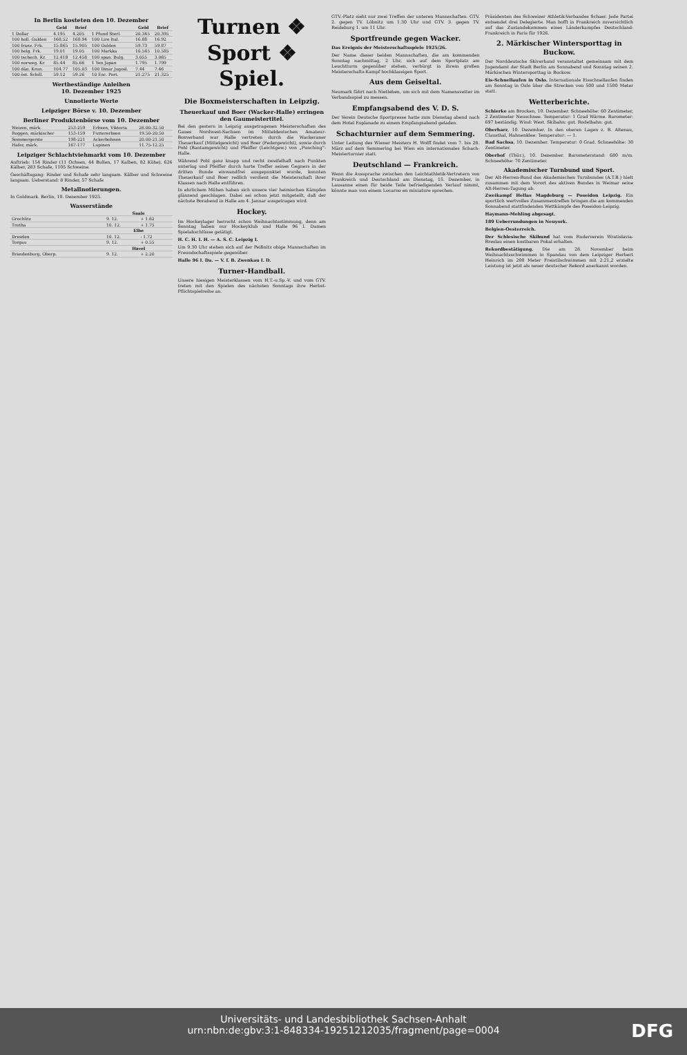In Berlin kosteten den 10. Dezember
| | Geld | Brief | | Geld | Brief |
| --- | --- | --- | --- | --- | --- |
| 1 Dollar | 4.195 | 4.205 | 1 Pfund Sterl. | 20.345 | 20.395 |
| 100 holl. Gulden | 168.52 | 168.94 | 100 Lire Ital. | 16.88 | 16.92 |
| 100 franz. Frk. | 15.865 | 15.905 | 100 Gulden | 59.73 | 59.87 |
| 100 belg. Frk. | 19.01 | 19.05 | 100 Markka | 10.545 | 10.585 |
| 100 tschech. Kr. | 12.418 | 12.458 | 100 span. Bulg. | 3.055 | 3.065 |
| 100 norweg. Kr. | 85.44 | 85.66 | 1 Yen Japan | 1.795 | 1.799 |
| 100 dän. Kron. | 104.77 | 105.03 | 100 Dinar Jugosl. | 7.44 | 7.46 |
| 100 öst. Schill. | 59.12 | 59.26 | 10 Esc. Port. | 21.275 | 21.325 |
Wertbeständige Anleihen
10. Dezember 1925
Unnotierte Werte
Leipziger Börse v. 10. Dezember
Berliner Produktenbörse vom 10. Dezember
| Weizen, märk. | 253-259 | Erbsen, Viktoria | 26.00-32.50 |
| Roggen, märkischer | 153-159 | Futtererbsen | 19.50-20.50 |
| Sommergerste | 198-221 | Ackerbohnen | 20.00-21.50 |
| Hafer, märk. | 167-177 | Lupinen | 11.75-12.25 |
Leipziger Schlachtviehmarkt vom 10. Dezember
Auftrieb: 154 Rinder (11 Ochsen, 44 Bullen, 17 Kalben, 82 Kühe), 626 Kälber, 283 Schafe, 1105 Schweine.
Geschäftsgang: Rinder und Schafe sehr langsam. Kälber und Schweine langsam. Ueberstand: 8 Rinder, 57 Schafe
Metallnotierungen.
In Goldmark. Berlin, 10. Dezember 1925.
Wasserstände
| | Saale | |
| --- | --- | --- |
| Grochlitz | 9. 12. | + 1.62 |
| Trotha | 10. 12. | + 1.75 |
| | Elbe | |
| Dresden | 10. 12. | - 1.72 |
| Torgau | 9. 12. | + 0.55 |
| | Havel | |
| Brandenburg, Oberp. | 9. 12. | + 2.20 |
Turnen ❖ Sport ❖ Spiel.
Die Boxmeisterschaften in Leipzig.
Theuerkauf und Boer (Wacker-Halle) erringen den Gaumeistertitel.
Bei den gestern in Leipzig ausgetragenen Meisterschaften des Gaues Nordwest-Sachsen im Mitteldeutschen Amateur-Boxverband war Halle vertreten durch die Wackeraner Theuerkauf (Mittelgewicht) und Boer (Federgewicht), sowie durch Pohl (Bantamgewicht) und Pfeiffer (Leichtgew.) von „Punching“-Halle.
Während Pohl ganz knapp und recht zweifelhaft nach Punkten unterlag und Pfeiffer durch harte Treffer seines Gegners in der dritten Runde einwandfrei ausgepunktet wurde, konnten Theuerkauf und Boer redlich verdient die Meisterschaft ihrer Klassen nach Halle entführen.
In ehrlichem Mühen haben sich unsere vier heimischen Kämpfen glänzend geschlagen. Dabei sei schon jetzt mitgeteilt, daß der nächste Borabend in Halle am 4. Januar ausgetragen wird.
Hockey.
Im Hockeylager herrscht schon Weihnachtsstimmung, denn am Sonntag haben nur Hockeyklub und Halle 96 I. Damen Spielabschlüsse getätigt.
H. C. H. I. H. — A. S. C. Leipzig I.
Um 9.30 Uhr stehen sich auf der Peißnitz obige Mannschaften im Freundschaftsspiele gegenüber.
Halle 96 I. Da. — V. f. B. Zwenkau I. D.
Turner-Handball.
Unsere hiesigen Meisterklassen vom H.T.-u.Sp.-V. und vom GTV. treten mit den Spielen des nächsten Sonntags ihre Herbst-Pflichtspielreihe an.
GTV.-Platz sieht nur zwei Treffen der unteren Mannschaften. GTV. 2. gegen TV. Löbnitz um 1.30 Uhr und GTV. 3. gegen TV. Reideburg 1. um 11 Uhr.
Sportfreunde gegen Wacker.
Das Ereignis der Meisterschaftsspiele 1925/26.
Der Name dieser beiden Mannschaften, die am kommenden Sonntag nachmittag, 2 Uhr, sich auf dem Sportplatz am Leuchtturm gegenüber stehen, verbürgt in ihrem großen Meisterschafts-Kampf hochklassigen Sport.
Aus dem Geiseltal.
Neumark fährt nach Nietleben, um sich mit dem Namensvetter im Verbandsspiel zu messen.
Empfangsabend des V. D. S.
Der Verein Deutsche Sportpresse hatte zum Dienstag abend nach dem Hotel Esplanade zu einem Empfangsabend geladen.
Schachturnier auf dem Semmering.
Unter Leitung des Wiener Meisters H. Wolff findet vom 7. bis 28. März auf dem Semmering bei Wien ein internationales Schach-Meisterturnier statt.
Deutschland — Frankreich.
Wenn die Aussprache zwischen den Leichtathletik-Vertretern von Frankreich und Deutschland am Dienstag, 15. Dezember, in Lausanne einen für beide Teile befriedigenden Verlauf nimmt, könnte man von einem Locarno en miniature sprechen.
Präsidenten des Schweizer Athletik-Verbandes Schaer. Jede Partei entsendet drei Delegierte. Man hofft in Frankreich zuversichtlich auf das Zustandekommen eines Länderkampfes Deutschland-Frankreich in Paris für 1926.
2. Märkischer Wintersporttag in Buckow.
Der Norddeutsche Skiverband veranstaltet gemeinsam mit dem Jugendamt der Stadt Berlin am Sonnabend und Sonntag seinen 2. Märkischen Wintersporttag in Buckow.
Eis-Schnellaufen in Oslo. Internationale Eisschnellaufen finden am Sonntag in Oslo über die Strecken von 500 und 1500 Meter statt.
Wetterberichte.
Schierke am Brocken, 10. Dezember. Schneehöhe: 60 Zentimeter, 2 Zentimeter Neuschnee. Temperatur: 1 Grad Wärme. Barometer: 697 beständig. Wind: West. Skibahn: gut. Rodelbahn: gut.
Oberharz, 10. Dezember. In den oberen Lagen z. B. Altenau, Clausthal, Hahnenklee: Temperatur: — 1.
Bad Sachsa, 10. Dezember. Temperatur: 0 Grad. Schneehöhe: 30 Zentimeter.
Oberhof (Thür.), 10. Dezember. Barometerstand: 680 m/m. Schneehöhe: 70 Zentimeter.
Akademischer Turnbund und Sport.
Der Alt-Herren-Bund des Akademischen Turnbundes (A.T.B.) hielt zusammen mit dem Vorort des aktiven Bundes in Weimar seine Alt-Herren-Tagung ab.
Zweikampf Hellas Magdeburg — Poseidon Leipzig. Ein sportlich wertvolles Zusammentreffen bringen die am kommenden Sonnabend stattfindenden Wettkämpfe des Poseidon-Leipzig.
Haymann-Mehling abgesagt.
189 Ueberrundungen in Neuyork.
Belgien-Oesterreich.
Der Schlesische Skibund hat vom Ruderverein Wratislavia-Breslau einen kostbaren Pokal erhalten.
Rekordbestätigung. Die am 28. November beim Weihnachtsschwimmen in Spandau von dem Leipziger Herbert Heinrich im 200 Meter Freistilschwimmen mit 2:21,2 erzielte Leistung ist jetzt als neuer deutscher Rekord anerkannt worden.
Universitäts- und Landesbibliothek Sachsen-Anhalt
urn:nbn:de:gbv:3:1-848334-19251212035/fragment/page=0004
DFG